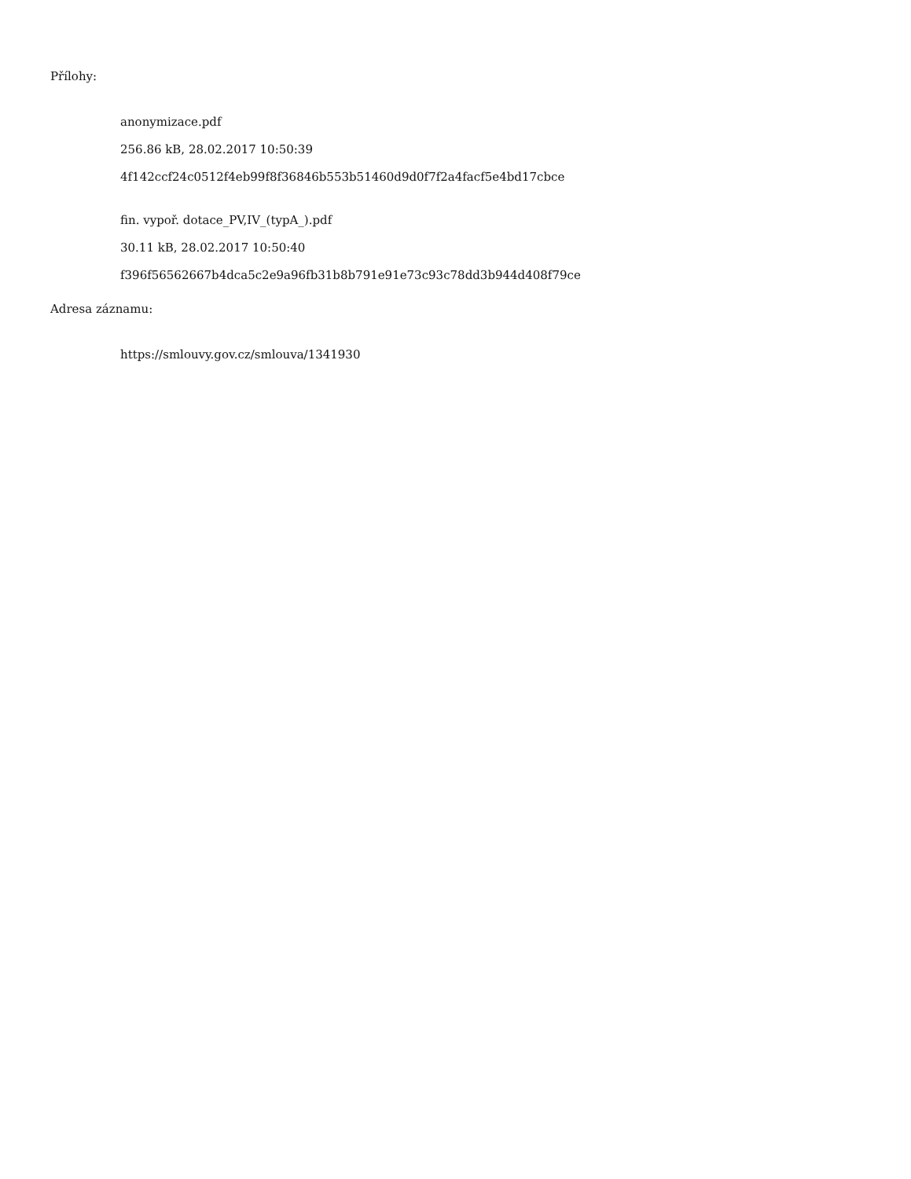Přílohy:
anonymizace.pdf
256.86 kB, 28.02.2017 10:50:39
4f142ccf24c0512f4eb99f8f36846b553b51460d9d0f7f2a4facf5e4bd17cbce
fin. vypoř. dotace_PV,IV_(typA_).pdf
30.11 kB, 28.02.2017 10:50:40
f396f56562667b4dca5c2e9a96fb31b8b791e91e73c93c78dd3b944d408f79ce
Adresa záznamu:
https://smlouvy.gov.cz/smlouva/1341930